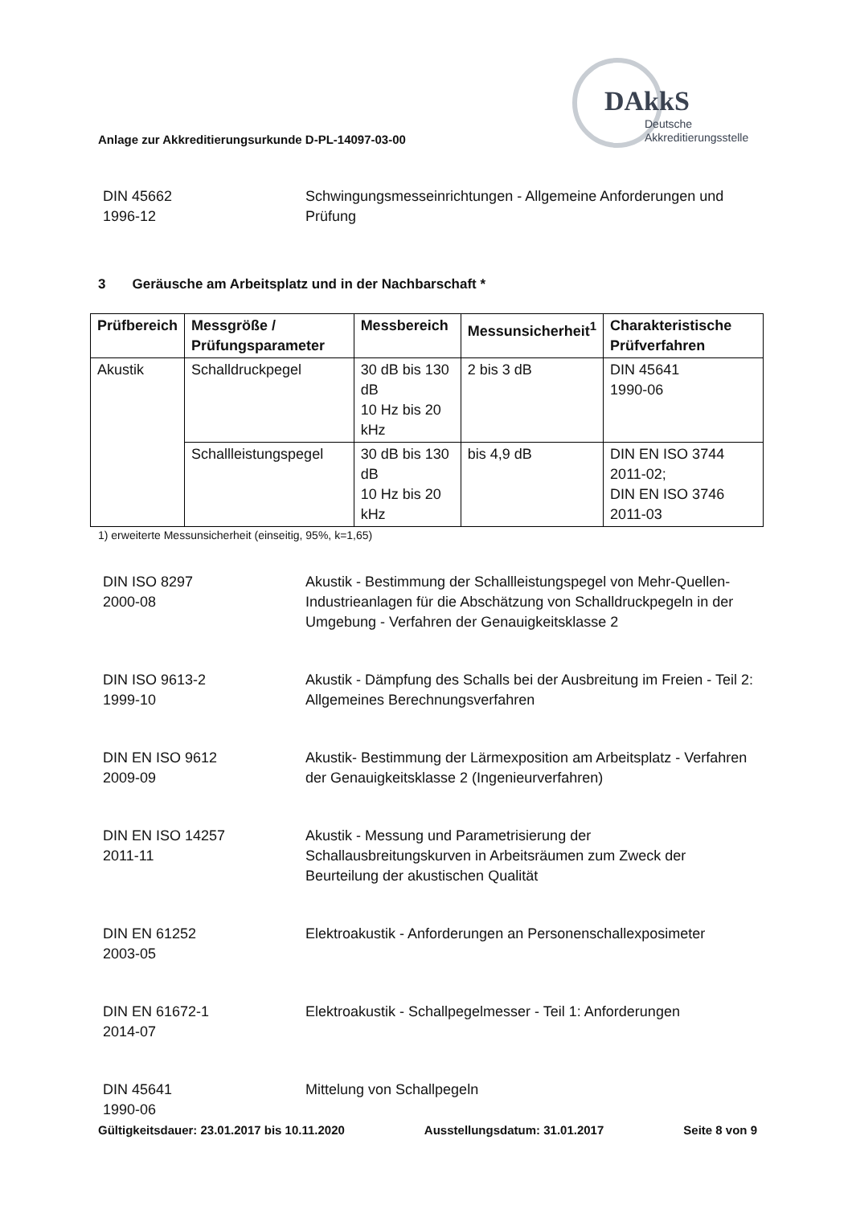Anlage zur Akkreditierungsurkunde D-PL-14097-03-00
DAkkS
Deutsche
Akkreditierungsstelle
DIN 45662
1996-12
Schwingungsmesseinrichtungen - Allgemeine Anforderungen und Prüfung
3 Geräusche am Arbeitsplatz und in der Nachbarschaft *
| Prüfbereich | Messgröße / Prüfungsparameter | Messbereich | Messunsicherheit<sup>1</sup> | Charakteristische Prüfverfahren |
| --- | --- | --- | --- | --- |
| Akustik | Schalldruckpegel | 30 dB bis 130 dB 10 Hz bis 20 kHz | 2 bis 3 dB | DIN 45641 1990-06 |
| | Schallleistungspegel | 30 dB bis 130 dB 10 Hz bis 20 kHz | bis 4,9 dB | DIN EN ISO 3744 2011-02; DIN EN ISO 3746 2011-03 |
1) erweiterte Messunsicherheit (einseitig, 95%, k=1,65)
DIN ISO 8297
2000-08
Akustik - Bestimmung der Schallleistungspegel von Mehr-Quellen-Industrieanlagen für die Abschätzung von Schalldruckpegeln in der Umgebung - Verfahren der Genauigkeitsklasse 2
DIN ISO 9613-2
1999-10
Akustik - Dämpfung des Schalls bei der Ausbreitung im Freien - Teil 2: Allgemeines Berechnungsverfahren
DIN EN ISO 9612
2009-09
Akustik- Bestimmung der Lärmexposition am Arbeitsplatz - Verfahren der Genauigkeitsklasse 2 (Ingenieurverfahren)
DIN EN ISO 14257
2011-11
Akustik - Messung und Parametrisierung der Schallausbreitungskurven in Arbeitsräumen zum Zweck der Beurteilung der akustischen Qualität
DIN EN 61252
2003-05
Elektroakustik - Anforderungen an Personenschallexposimeter
DIN EN 61672-1
2014-07
Elektroakustik - Schallpegelmesser - Teil 1: Anforderungen
DIN 45641
1990-06
Mittelung von Schallpegeln
Gültigkeitsdauer: 23.01.2017 bis 10.11.2020 Ausstellungsdatum: 31.01.2017 Seite 8 von 9